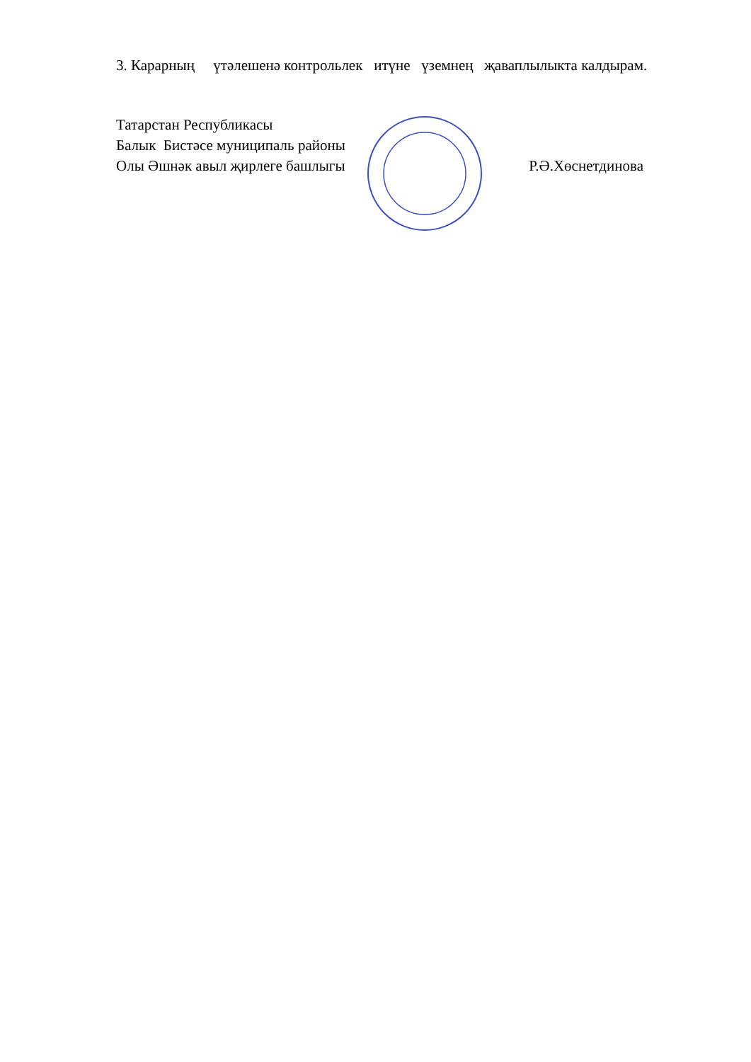3. Карарның үтәлешенә контрольлек итүне үземнең җаваплылыкта калдырам.
Татарстан Республикасы
Балык Бистәсе муниципаль районы
Олы Әшнәк авыл җирлеге башлыгы Р.Ә.Хөснетдинова